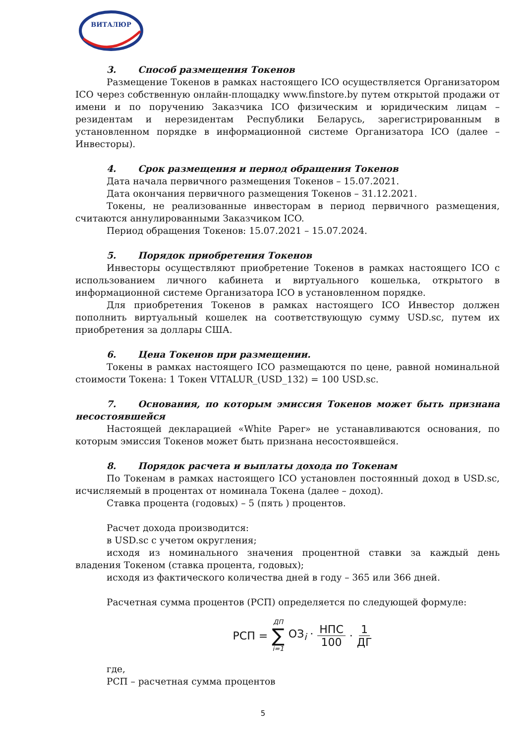ВИТАЛЮР
3. Способ размещения Токенов
Размещение Токенов в рамках настоящего ICO осуществляется Организатором ICO через собственную онлайн-площадку www.finstore.by путем открытой продажи от имени и по поручению Заказчика ICO физическим и юридическим лицам – резидентам и нерезидентам Республики Беларусь, зарегистрированным в установленном порядке в информационной системе Организатора ICO (далее – Инвесторы).
4. Срок размещения и период обращения Токенов
Дата начала первичного размещения Токенов – 15.07.2021.
Дата окончания первичного размещения Токенов – 31.12.2021.
Токены, не реализованные инвесторам в период первичного размещения, считаются аннулированными Заказчиком ICO.
Период обращения Токенов: 15.07.2021 – 15.07.2024.
5. Порядок приобретения Токенов
Инвесторы осуществляют приобретение Токенов в рамках настоящего ICO с использованием личного кабинета и виртуального кошелька, открытого в информационной системе Организатора ICO в установленном порядке.
Для приобретения Токенов в рамках настоящего ICO Инвестор должен пополнить виртуальный кошелек на соответствующую сумму USD.sc, путем их приобретения за доллары США.
6. Цена Токенов при размещении.
Токены в рамках настоящего ICO размещаются по цене, равной номинальной стоимости Токена: 1 Токен VITALUR_(USD_132) = 100 USD.sc.
7. Основания, по которым эмиссия Токенов может быть признана несостоявшейся
Настоящей декларацией «White Paper» не устанавливаются основания, по которым эмиссия Токенов может быть признана несостоявшейся.
8. Порядок расчета и выплаты дохода по Токенам
По Токенам в рамках настоящего ICO установлен постоянный доход в USD.sc, исчисляемый в процентах от номинала Токена (далее – доход).
Ставка процента (годовых) – 5 (пять ) процентов.
Расчет дохода производится:
в USD.sc с учетом округления;
исходя из номинального значения процентной ставки за каждый день владения Токеном (ставка процента, годовых);
исходя из фактического количества дней в году – 365 или 366 дней.
Расчетная сумма процентов (РСП) определяется по следующей формуле:
РСП = ДП ∑ i=1 ОЗ<sub>i</sub> · НПС 100 · 1 ДГ
где,
РСП – расчетная сумма процентов
5